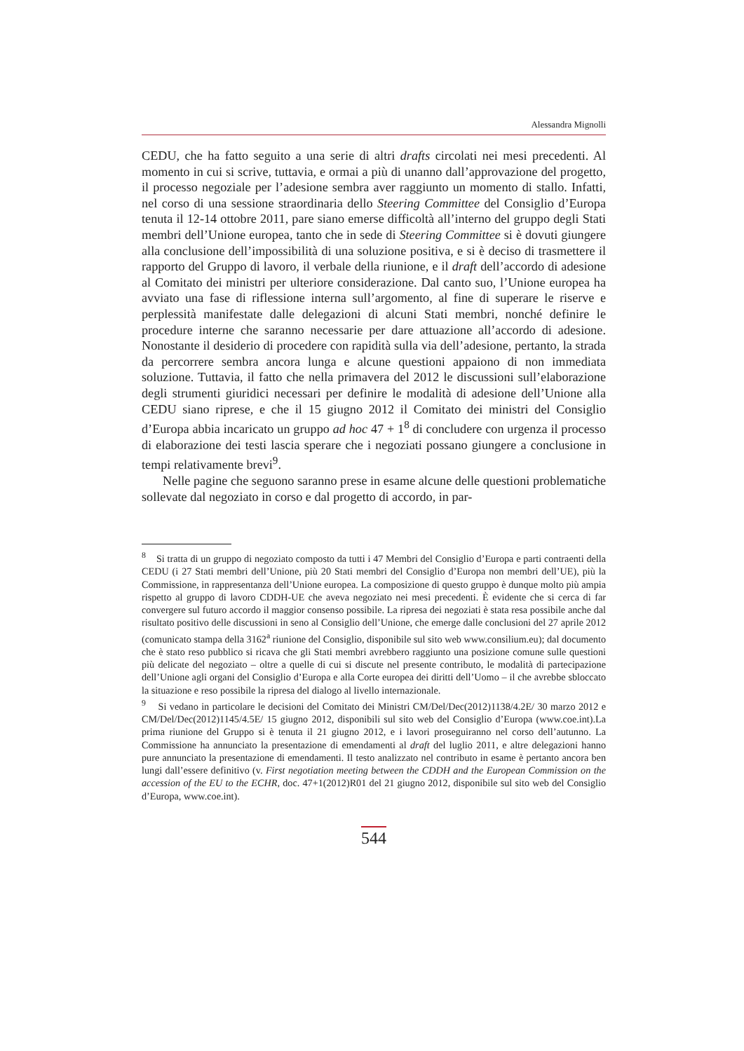Alessandra Mignolli
CEDU, che ha fatto seguito a una serie di altri drafts circolati nei mesi precedenti. Al momento in cui si scrive, tuttavia, e ormai a più di unanno dall’approvazione del progetto, il processo negoziale per l’adesione sembra aver raggiunto un momento di stallo. Infatti, nel corso di una sessione straordinaria dello Steering Committee del Consiglio d’Europa tenuta il 12-14 ottobre 2011, pare siano emerse difficoltà all’interno del gruppo degli Stati membri dell’Unione europea, tanto che in sede di Steering Committee si è dovuti giungere alla conclusione dell’impossibilità di una soluzione positiva, e si è deciso di trasmettere il rapporto del Gruppo di lavoro, il verbale della riunione, e il draft dell’accordo di adesione al Comitato dei ministri per ulteriore considerazione. Dal canto suo, l’Unione europea ha avviato una fase di riflessione interna sull’argomento, al fine di superare le riserve e perplessità manifestate dalle delegazioni di alcuni Stati membri, nonché definire le procedure interne che saranno necessarie per dare attuazione all’accordo di adesione. Nonostante il desiderio di procedere con rapidità sulla via dell’adesione, pertanto, la strada da percorrere sembra ancora lunga e alcune questioni appaiono di non immediata soluzione. Tuttavia, il fatto che nella primavera del 2012 le discussioni sull’elaborazione degli strumenti giuridici necessari per definire le modalità di adesione dell’Unione alla CEDU siano riprese, e che il 15 giugno 2012 il Comitato dei ministri del Consiglio d’Europa abbia incaricato un gruppo ad hoc 47 + 1<sup>8</sup> di concludere con urgenza il processo di elaborazione dei testi lascia sperare che i negoziati possano giungere a conclusione in tempi relativamente brevi<sup>9</sup>.
Nelle pagine che seguono saranno prese in esame alcune delle questioni problematiche sollevate dal negoziato in corso e dal progetto di accordo, in par-
<sup>8</sup> Si tratta di un gruppo di negoziato composto da tutti i 47 Membri del Consiglio d’Europa e parti contraenti della CEDU (i 27 Stati membri dell’Unione, più 20 Stati membri del Consiglio d’Europa non membri dell’UE), più la Commissione, in rappresentanza dell’Unione europea. La composizione di questo gruppo è dunque molto più ampia rispetto al gruppo di lavoro CDDH-UE che aveva negoziato nei mesi precedenti. È evidente che si cerca di far convergere sul futuro accordo il maggior consenso possibile. La ripresa dei negoziati è stata resa possibile anche dal risultato positivo delle discussioni in seno al Consiglio dell’Unione, che emerge dalle conclusioni del 27 aprile 2012 (comunicato stampa della 3162<sup>a</sup> riunione del Consiglio, disponibile sul sito web www.consilium.eu); dal documento che è stato reso pubblico si ricava che gli Stati membri avrebbero raggiunto una posizione comune sulle questioni più delicate del negoziato – oltre a quelle di cui si discute nel presente contributo, le modalità di partecipazione dell’Unione agli organi del Consiglio d’Europa e alla Corte europea dei diritti dell’Uomo – il che avrebbe sbloccato la situazione e reso possibile la ripresa del dialogo al livello internazionale.
<sup>9</sup> Si vedano in particolare le decisioni del Comitato dei Ministri CM/Del/Dec(2012)1138/4.2E/ 30 marzo 2012 e CM/Del/Dec(2012)1145/4.5E/ 15 giugno 2012, disponibili sul sito web del Consiglio d’Europa (www.coe.int).La prima riunione del Gruppo si è tenuta il 21 giugno 2012, e i lavori proseguiranno nel corso dell’autunno. La Commissione ha annunciato la presentazione di emendamenti al draft del luglio 2011, e altre delegazioni hanno pure annunciato la presentazione di emendamenti. Il testo analizzato nel contributo in esame è pertanto ancora ben lungi dall’essere definitivo (v. First negotiation meeting between the CDDH and the European Commission on the accession of the EU to the ECHR, doc. 47+1(2012)R01 del 21 giugno 2012, disponibile sul sito web del Consiglio d’Europa, www.coe.int).
544